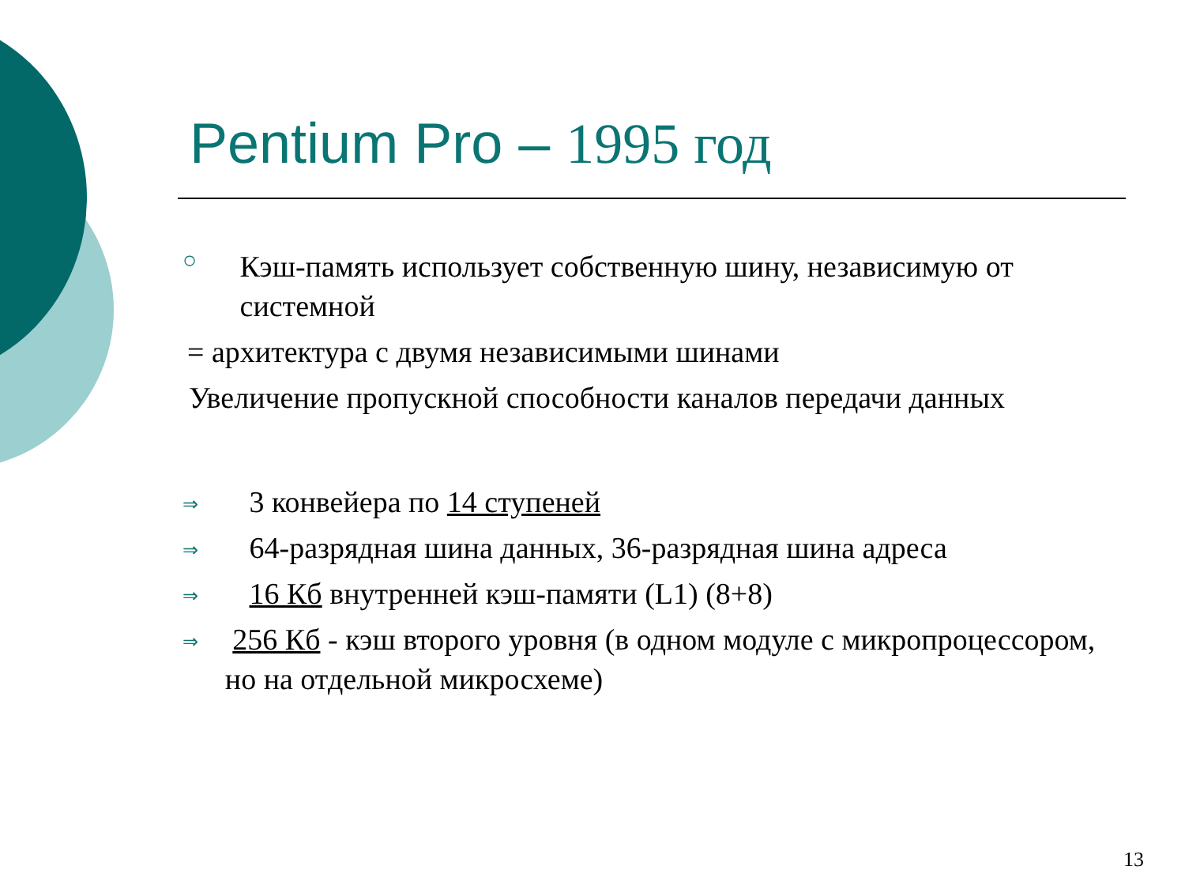Pentium Pro – 1995 год
○
Кэш-память использует собственную шину, независимую от системной
= архитектура с двумя независимыми шинами
Увеличение пропускной способности каналов передачи данных
⇒
3 конвейера по 14 ступеней
⇒
64-разрядная шина данных, 36-разрядная шина адреса
⇒
16 Кб внутренней кэш-памяти (L1) (8+8)
⇒
256 Кб - кэш второго уровня (в одном модуле с микропроцессором, но на отдельной микросхеме)
13